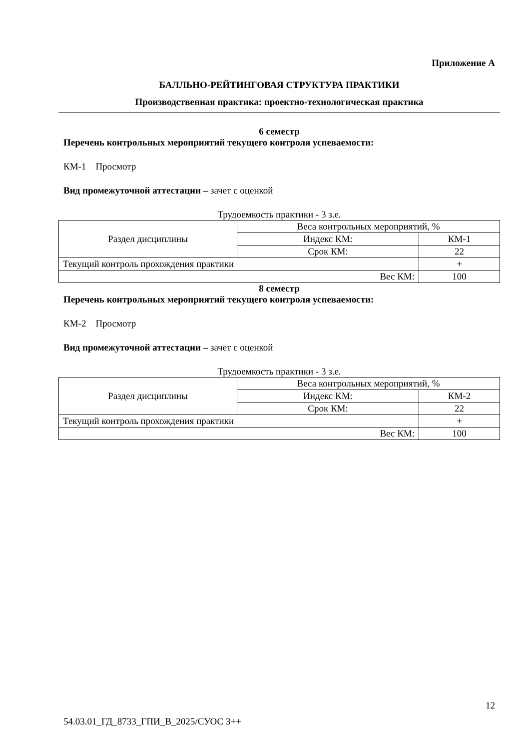Приложение А
БАЛЛЬНО-РЕЙТИНГОВАЯ СТРУКТУРА ПРАКТИКИ
Производственная практика: проектно-технологическая практика
6 семестр
Перечень контрольных мероприятий текущего контроля успеваемости:
КМ-1 Просмотр
Вид промежуточной аттестации – зачет с оценкой
Трудоемкость практики - 3 з.е.
| Раздел дисциплины | Веса контрольных мероприятий, % | |
| | Индекс КМ: | КМ-1 |
| | Срок КМ: | 22 |
| Текущий контроль прохождения практики | | + |
| Вес КМ: | | 100 |
8 семестр
Перечень контрольных мероприятий текущего контроля успеваемости:
КМ-2 Просмотр
Вид промежуточной аттестации – зачет с оценкой
Трудоемкость практики - 3 з.е.
| Раздел дисциплины | Веса контрольных мероприятий, % | |
| | Индекс КМ: | КМ-2 |
| | Срок КМ: | 22 |
| Текущий контроль прохождения практики | | + |
| Вес КМ: | | 100 |
12
54.03.01_ГД_8733_ГПИ_В_2025/СУОС 3++